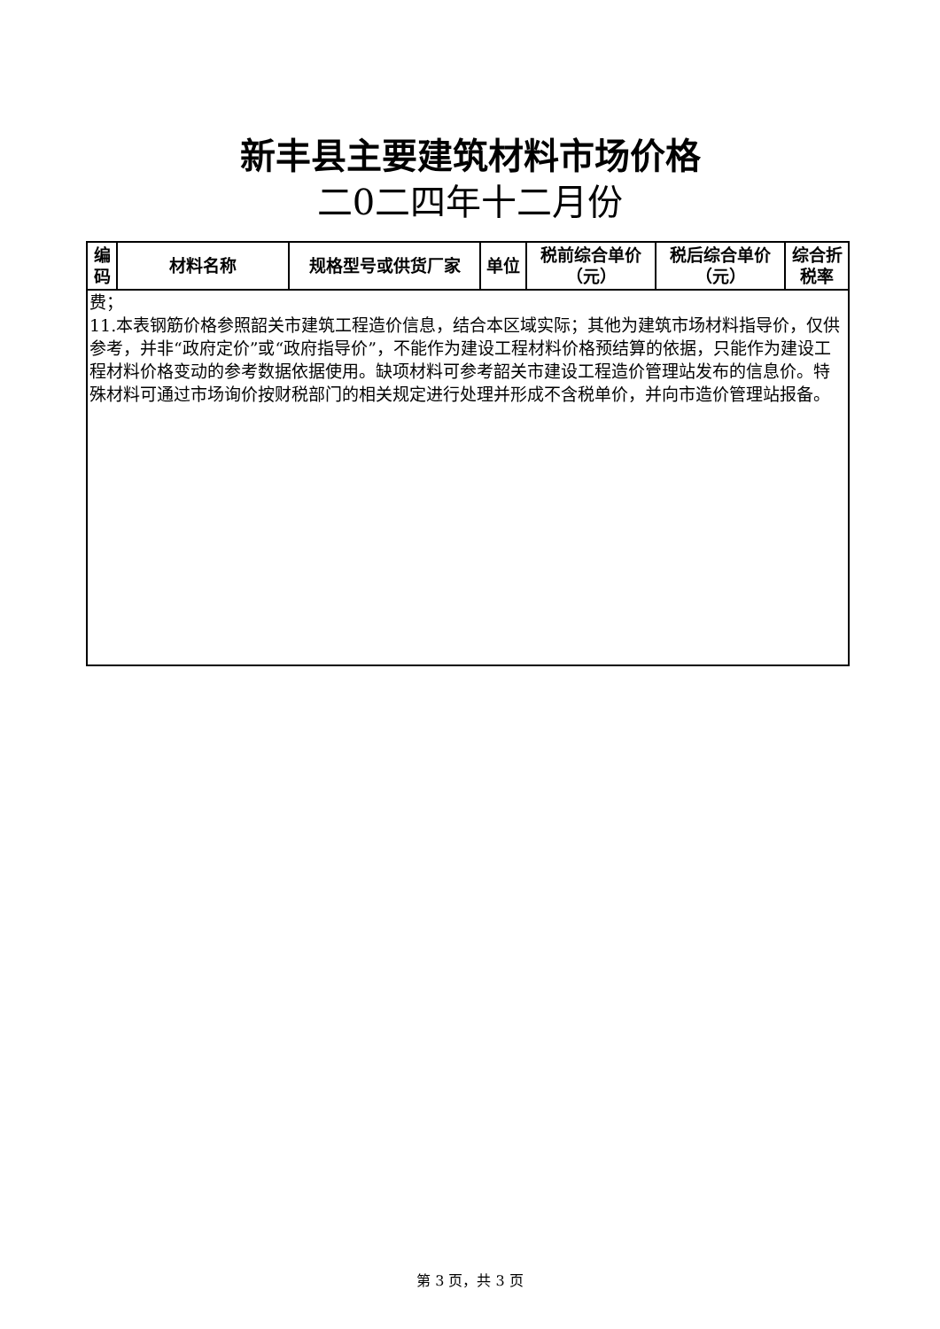新丰县主要建筑材料市场价格
二0二四年十二月份
| 编码 | 材料名称 | 规格型号或供货厂家 | 单位 | 税前综合单价（元） | 税后综合单价（元） | 综合折税率 |
| --- | --- | --- | --- | --- | --- | --- |
| 费； 11.本表钢筋价格参照韶关市建筑工程造价信息，结合本区域实际；其他为建筑市场材料指导价，仅供参考，并非“政府定价”或“政府指导价”，不能作为建设工程材料价格预结算的依据，只能作为建设工程材料价格变动的参考数据依据使用。缺项材料可参考韶关市建设工程造价管理站发布的信息价。特殊材料可通过市场询价按财税部门的相关规定进行处理并形成不含税单价，并向市造价管理站报备。 | | | | | | |
第 3 页，共 3 页